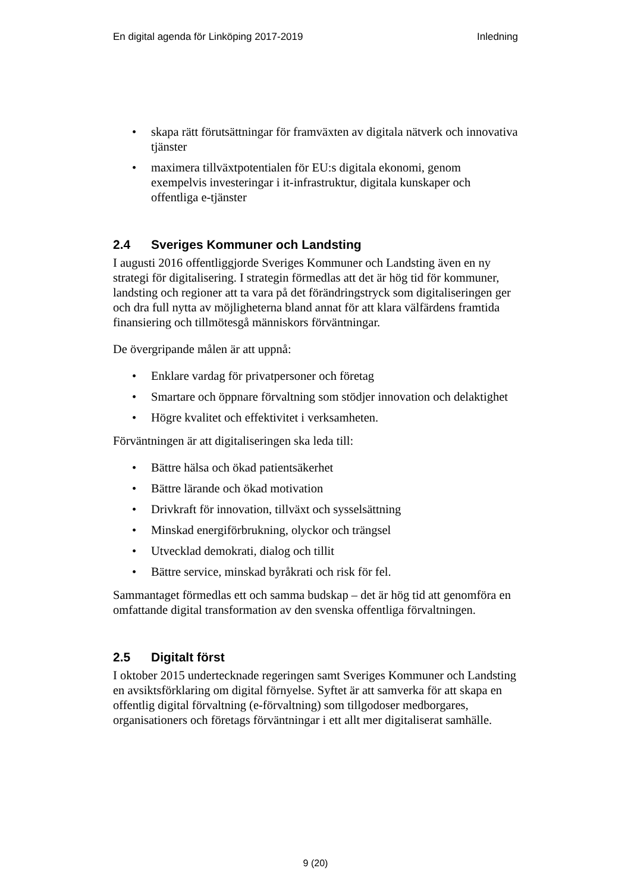En digital agenda för Linköping 2017-2019
Inledning
• skapa rätt förutsättningar för framväxten av digitala nätverk och innovativa tjänster
• maximera tillväxtpotentialen för EU:s digitala ekonomi, genom exempelvis investeringar i it-infrastruktur, digitala kunskaper och offentliga e-tjänster
2.4 Sveriges Kommuner och Landsting
I augusti 2016 offentliggjorde Sveriges Kommuner och Landsting även en ny strategi för digitalisering. I strategin förmedlas att det är hög tid för kommuner, landsting och regioner att ta vara på det förändringstryck som digitaliseringen ger och dra full nytta av möjligheterna bland annat för att klara välfärdens framtida finansiering och tillmötesgå människors förväntningar.
De övergripande målen är att uppnå:
• Enklare vardag för privatpersoner och företag
• Smartare och öppnare förvaltning som stödjer innovation och delaktighet
• Högre kvalitet och effektivitet i verksamheten.
Förväntningen är att digitaliseringen ska leda till:
• Bättre hälsa och ökad patientsäkerhet
• Bättre lärande och ökad motivation
• Drivkraft för innovation, tillväxt och sysselsättning
• Minskad energiförbrukning, olyckor och trängsel
• Utvecklad demokrati, dialog och tillit
• Bättre service, minskad byråkrati och risk för fel.
Sammantaget förmedlas ett och samma budskap – det är hög tid att genomföra en omfattande digital transformation av den svenska offentliga förvaltningen.
2.5 Digitalt först
I oktober 2015 undertecknade regeringen samt Sveriges Kommuner och Landsting en avsiktsförklaring om digital förnyelse. Syftet är att samverka för att skapa en offentlig digital förvaltning (e-förvaltning) som tillgodoser medborgares, organisationers och företags förväntningar i ett allt mer digitaliserat samhälle.
9 (20)